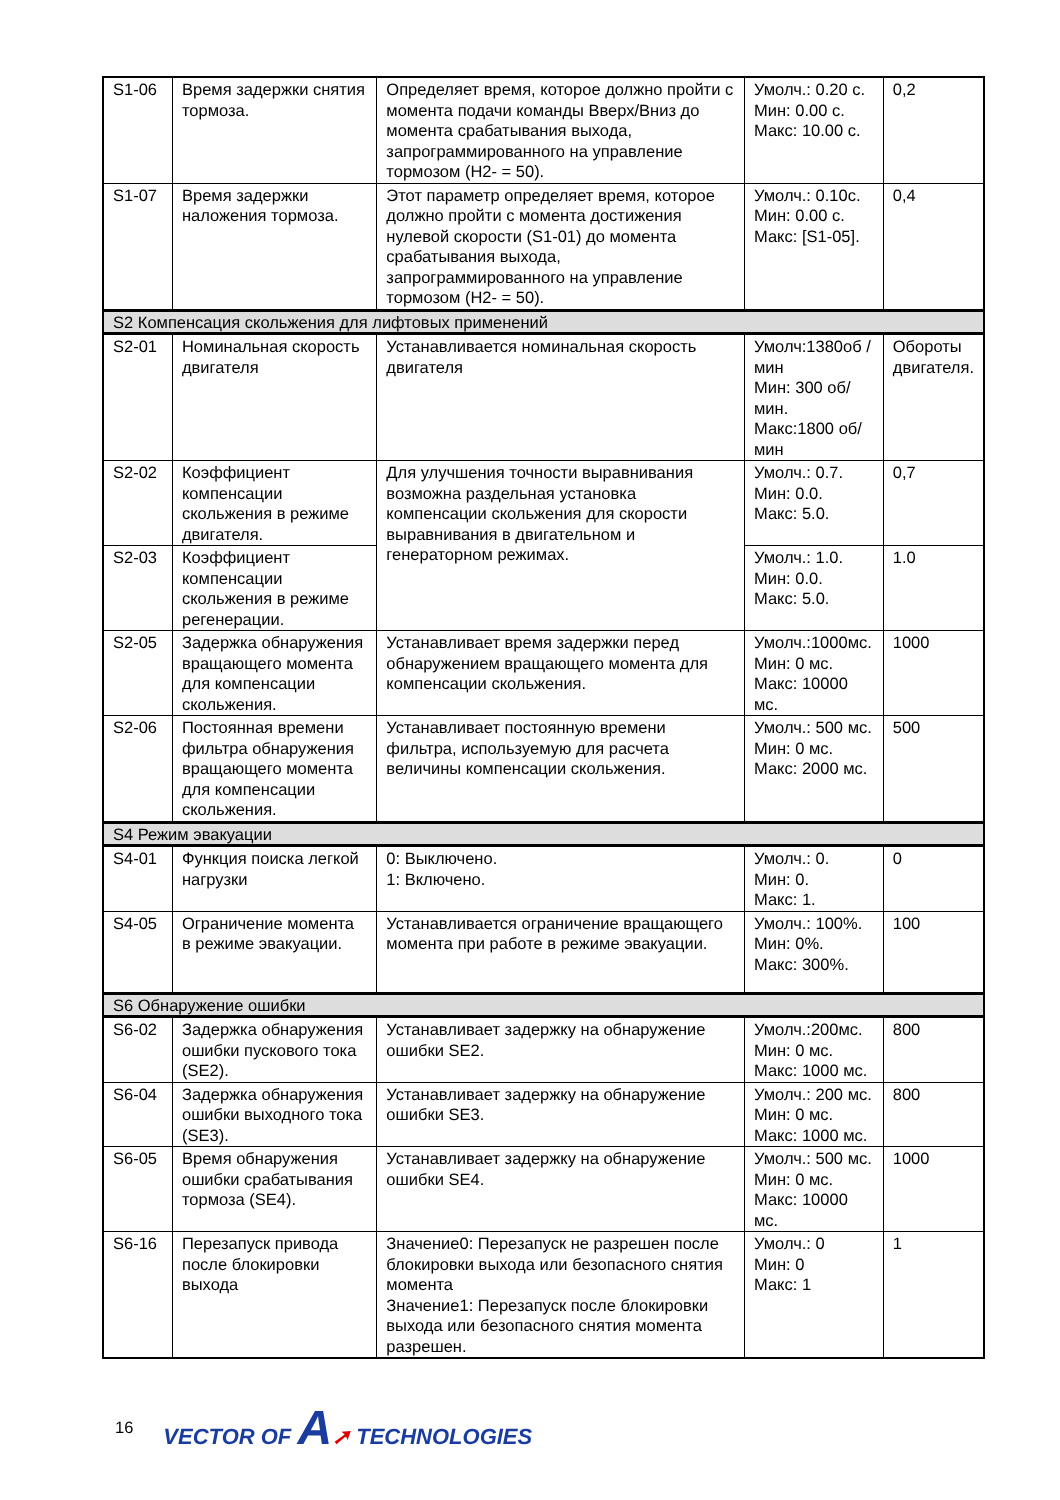| S1-06 | Время задержки снятия тормоза. | Определяет время, которое должно пройти с момента подачи команды Вверх/Вниз до момента срабатывания выхода, запрограммированного на управление тормозом (H2- = 50). | Умолч.: 0.20 с. Мин: 0.00 с. Макс: 10.00 с. | 0,2 |
| S1-07 | Время задержки наложения тормоза. | Этот параметр определяет время, которое должно пройти с момента достижения нулевой скорости (S1-01) до момента срабатывания выхода, запрограммированного на управление тормозом (H2- = 50). | Умолч.: 0.10с. Мин: 0.00 с. Макс: [S1-05]. | 0,4 |
| S2 Компенсация скольжения для лифтовых применений | | | | |
| S2-01 | Номинальная скорость двигателя | Устанавливается номинальная скорость двигателя | Умолч:1380об /мин Мин: 300 об/мин. Макс:1800 об/мин | Обороты двигателя. |
| S2-02 | Коэффициент компенсации скольжения в режиме двигателя. | Для улучшения точности выравнивания возможна раздельная установка компенсации скольжения для скорости выравнивания в двигательном и генераторном режимах. | Умолч.: 0.7. Мин: 0.0. Макс: 5.0. | 0,7 |
| S2-03 | Коэффициент компенсации скольжения в режиме регенерации. | | Умолч.: 1.0. Мин: 0.0. Макс: 5.0. | 1.0 |
| S2-05 | Задержка обнаружения вращающего момента для компенсации скольжения. | Устанавливает время задержки перед обнаружением вращающего момента для компенсации скольжения. | Умолч.:1000мс. Мин: 0 мс. Макс: 10000 мс. | 1000 |
| S2-06 | Постоянная времени фильтра обнаружения вращающего момента для компенсации скольжения. | Устанавливает постоянную времени фильтра, используемую для расчета величины компенсации скольжения. | Умолч.: 500 мс. Мин: 0 мс. Макс: 2000 мс. | 500 |
| S4 Режим эвакуации | | | | |
| S4-01 | Функция поиска легкой нагрузки | 0: Выключено. 1: Включено. | Умолч.: 0. Мин: 0. Макс: 1. | 0 |
| S4-05 | Ограничение момента в режиме эвакуации. | Устанавливается ограничение вращающего момента при работе в режиме эвакуации. | Умолч.: 100%. Мин: 0%. Макс: 300%. | 100 |
| S6 Обнаружение ошибки | | | | |
| S6-02 | Задержка обнаружения ошибки пускового тока (SE2). | Устанавливает задержку на обнаружение ошибки SE2. | Умолч.:200мс. Мин: 0 мс. Макс: 1000 мс. | 800 |
| S6-04 | Задержка обнаружения ошибки выходного тока (SE3). | Устанавливает задержку на обнаружение ошибки SE3. | Умолч.: 200 мс. Мин: 0 мс. Макс: 1000 мс. | 800 |
| S6-05 | Время обнаружения ошибки срабатывания тормоза (SE4). | Устанавливает задержку на обнаружение ошибки SE4. | Умолч.: 500 мс. Мин: 0 мс. Макс: 10000 мс. | 1000 |
| S6-16 | Перезапуск привода после блокировки выхода | Значение0: Перезапуск не разрешен после блокировки выхода или безопасного снятия момента Значение1: Перезапуск после блокировки выхода или безопасного снятия момента разрешен. | Умолч.: 0 Мин: 0 Макс: 1 | 1 |
16 VECTOR OF A➚ TECHNOLOGIES